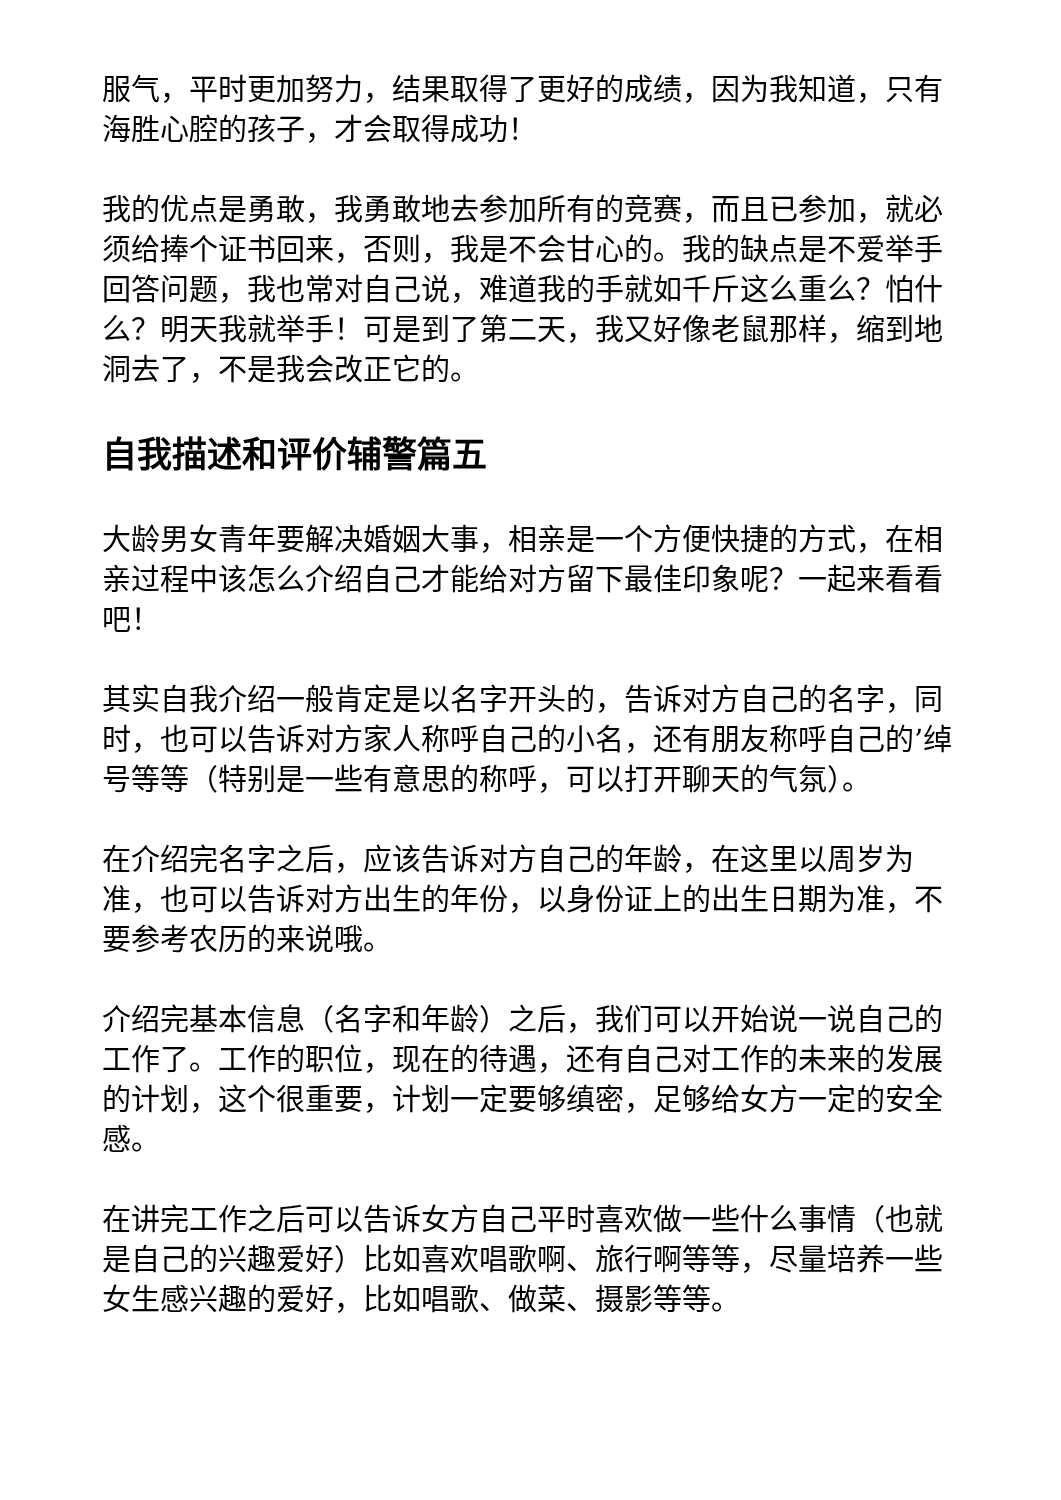服气，平时更加努力，结果取得了更好的成绩，因为我知道，只有海胜心腔的孩子，才会取得成功！
我的优点是勇敢，我勇敢地去参加所有的竞赛，而且已参加，就必须给捧个证书回来，否则，我是不会甘心的。我的缺点是不爱举手回答问题，我也常对自己说，难道我的手就如千斤这么重么？怕什么？明天我就举手！可是到了第二天，我又好像老鼠那样，缩到地洞去了，不是我会改正它的。
自我描述和评价辅警篇五
大龄男女青年要解决婚姻大事，相亲是一个方便快捷的方式，在相亲过程中该怎么介绍自己才能给对方留下最佳印象呢？一起来看看吧！
其实自我介绍一般肯定是以名字开头的，告诉对方自己的名字，同时，也可以告诉对方家人称呼自己的小名，还有朋友称呼自己的’绰号等等（特别是一些有意思的称呼，可以打开聊天的气氛）。
在介绍完名字之后，应该告诉对方自己的年龄，在这里以周岁为准，也可以告诉对方出生的年份，以身份证上的出生日期为准，不要参考农历的来说哦。
介绍完基本信息（名字和年龄）之后，我们可以开始说一说自己的工作了。工作的职位，现在的待遇，还有自己对工作的未来的发展的计划，这个很重要，计划一定要够缜密，足够给女方一定的安全感。
在讲完工作之后可以告诉女方自己平时喜欢做一些什么事情（也就是自己的兴趣爱好）比如喜欢唱歌啊、旅行啊等等，尽量培养一些女生感兴趣的爱好，比如唱歌、做菜、摄影等等。